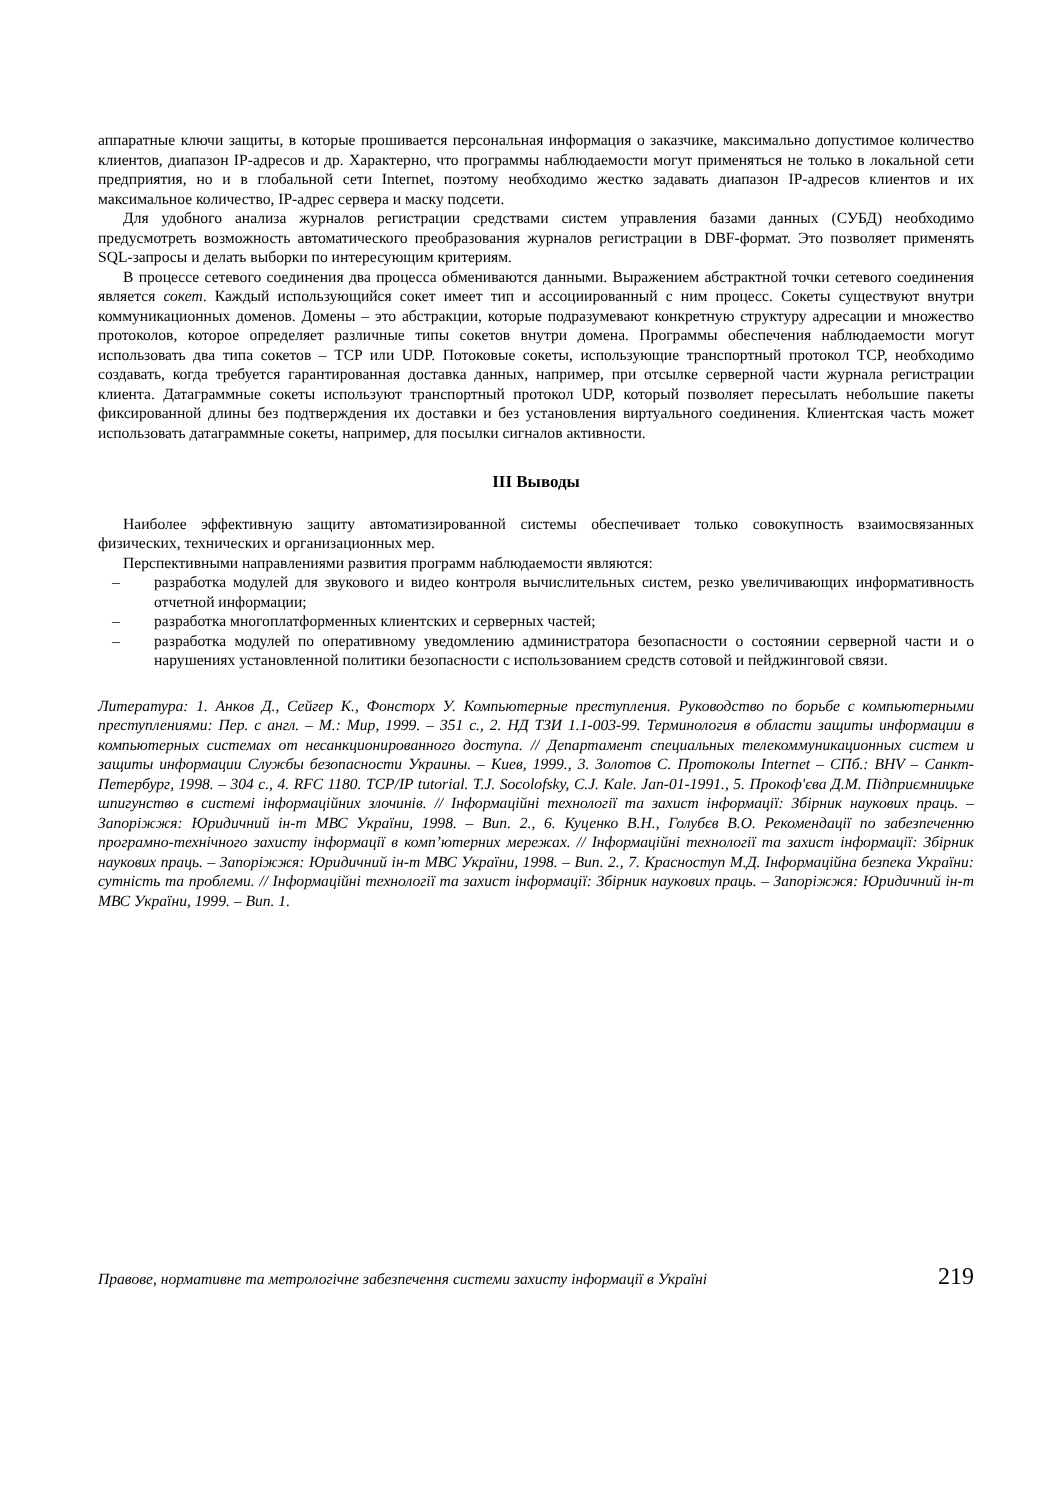аппаратные ключи защиты, в которые прошивается персональная информация о заказчике, максимально допустимое количество клиентов, диапазон IP-адресов и др. Характерно, что программы наблюдаемости могут применяться не только в локальной сети предприятия, но и в глобальной сети Internet, поэтому необходимо жестко задавать диапазон IP-адресов клиентов и их максимальное количество, IP-адрес сервера и маску подсети.
Для удобного анализа журналов регистрации средствами систем управления базами данных (СУБД) необходимо предусмотреть возможность автоматического преобразования журналов регистрации в DBF-формат. Это позволяет применять SQL-запросы и делать выборки по интересующим критериям.
В процессе сетевого соединения два процесса обмениваются данными. Выражением абстрактной точки сетевого соединения является сокет. Каждый использующийся сокет имеет тип и ассоциированный с ним процесс. Сокеты существуют внутри коммуникационных доменов. Домены – это абстракции, которые подразумевают конкретную структуру адресации и множество протоколов, которое определяет различные типы сокетов внутри домена. Программы обеспечения наблюдаемости могут использовать два типа сокетов – TCP или UDP. Потоковые сокеты, использующие транспортный протокол TCP, необходимо создавать, когда требуется гарантированная доставка данных, например, при отсылке серверной части журнала регистрации клиента. Датаграммные сокеты используют транспортный протокол UDP, который позволяет пересылать небольшие пакеты фиксированной длины без подтверждения их доставки и без установления виртуального соединения. Клиентская часть может использовать датаграммные сокеты, например, для посылки сигналов активности.
III Выводы
Наиболее эффективную защиту автоматизированной системы обеспечивает только совокупность взаимосвязанных физических, технических и организационных мер.
Перспективными направлениями развития программ наблюдаемости являются:
– разработка модулей для звукового и видео контроля вычислительных систем, резко увеличивающих информативность отчетной информации;
– разработка многоплатформенных клиентских и серверных частей;
– разработка модулей по оперативному уведомлению администратора безопасности о состоянии серверной части и о нарушениях установленной политики безопасности с использованием средств сотовой и пейджинговой связи.
Литература: 1. Анков Д., Сейгер К., Фонсторх У. Компьютерные преступления. Руководство по борьбе с компьютерными преступлениями: Пер. с англ. – М.: Мир, 1999. – 351 с., 2. НД ТЗИ 1.1-003-99. Терминология в области защиты информации в компьютерных системах от несанкционированного доступа. // Департамент специальных телекоммуникационных систем и защиты информации Службы безопасности Украины. – Киев, 1999., 3. Золотов С. Протоколы Internet – СПб.: BHV – Санкт-Петербург, 1998. – 304 с., 4. RFC 1180. TCP/IP tutorial. T.J. Socolofsky, C.J. Kale. Jan-01-1991., 5. Прокоф'єва Д.М. Підприємницьке шпигунство в системі інформаційних злочинів. // Інформаційні технології та захист інформації: Збірник наукових праць. – Запоріжжя: Юридичний ін-т МВС України, 1998. – Вип. 2., 6. Куценко В.Н., Голубєв В.О. Рекомендації по забезпеченню програмно-технічного захисту інформації в комп’ютерних мережах. // Інформаційні технології та захист інформації: Збірник наукових праць. – Запоріжжя: Юридичний ін-т МВС України, 1998. – Вип. 2., 7. Красноступ М.Д. Інформаційна безпека України: сутність та проблеми. // Інформаційні технології та захист інформації: Збірник наукових праць. – Запоріжжя: Юридичний ін-т МВС України, 1999. – Вип. 1.
Правове, нормативне та метрологічне забезпечення системи захисту інформації в Україні 219